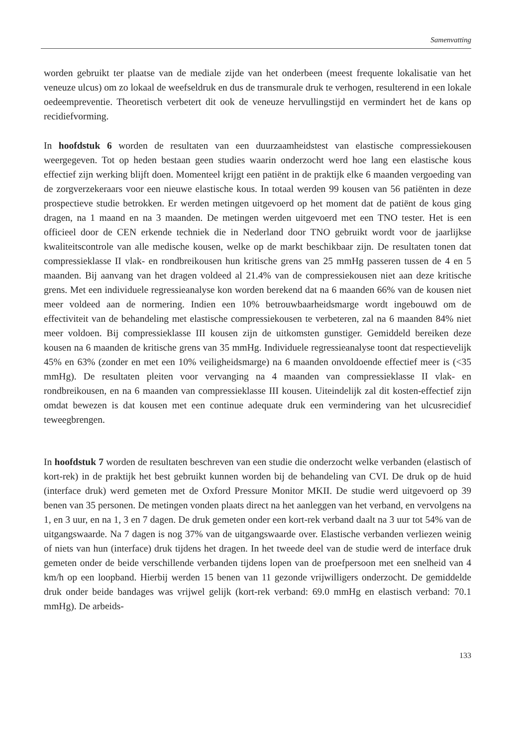Samenvatting
worden gebruikt ter plaatse van de mediale zijde van het onderbeen (meest frequente lokalisatie van het veneuze ulcus) om zo lokaal de weefseldruk en dus de transmurale druk te verhogen, resulterend in een lokale oedeempreventie. Theoretisch verbetert dit ook de veneuze hervullingstijd en vermindert het de kans op recidiefvorming.
In hoofdstuk 6 worden de resultaten van een duurzaamheidstest van elastische compressiekousen weergegeven. Tot op heden bestaan geen studies waarin onderzocht werd hoe lang een elastische kous effectief zijn werking blijft doen. Momenteel krijgt een patiënt in de praktijk elke 6 maanden vergoeding van de zorgverzekeraars voor een nieuwe elastische kous. In totaal werden 99 kousen van 56 patiënten in deze prospectieve studie betrokken. Er werden metingen uitgevoerd op het moment dat de patiënt de kous ging dragen, na 1 maand en na 3 maanden. De metingen werden uitgevoerd met een TNO tester. Het is een officieel door de CEN erkende techniek die in Nederland door TNO gebruikt wordt voor de jaarlijkse kwaliteitscontrole van alle medische kousen, welke op de markt beschikbaar zijn. De resultaten tonen dat compressieklasse II vlak- en rondbreikousen hun kritische grens van 25 mmHg passeren tussen de 4 en 5 maanden. Bij aanvang van het dragen voldeed al 21.4% van de compressiekousen niet aan deze kritische grens. Met een individuele regressieanalyse kon worden berekend dat na 6 maanden 66% van de kousen niet meer voldeed aan de normering. Indien een 10% betrouwbaarheidsmarge wordt ingebouwd om de effectiviteit van de behandeling met elastische compressiekousen te verbeteren, zal na 6 maanden 84% niet meer voldoen. Bij compressieklasse III kousen zijn de uitkomsten gunstiger. Gemiddeld bereiken deze kousen na 6 maanden de kritische grens van 35 mmHg. Individuele regressieanalyse toont dat respectievelijk 45% en 63% (zonder en met een 10% veiligheidsmarge) na 6 maanden onvoldoende effectief meer is (<35 mmHg). De resultaten pleiten voor vervanging na 4 maanden van compressieklasse II vlak- en rondbreikousen, en na 6 maanden van compressieklasse III kousen. Uiteindelijk zal dit kosten-effectief zijn omdat bewezen is dat kousen met een continue adequate druk een vermindering van het ulcusrecidief teweegbrengen.
In hoofdstuk 7 worden de resultaten beschreven van een studie die onderzocht welke verbanden (elastisch of kort-rek) in de praktijk het best gebruikt kunnen worden bij de behandeling van CVI. De druk op de huid (interface druk) werd gemeten met de Oxford Pressure Monitor MKII. De studie werd uitgevoerd op 39 benen van 35 personen. De metingen vonden plaats direct na het aanleggen van het verband, en vervolgens na 1, en 3 uur, en na 1, 3 en 7 dagen. De druk gemeten onder een kort-rek verband daalt na 3 uur tot 54% van de uitgangswaarde. Na 7 dagen is nog 37% van de uitgangswaarde over. Elastische verbanden verliezen weinig of niets van hun (interface) druk tijdens het dragen. In het tweede deel van de studie werd de interface druk gemeten onder de beide verschillende verbanden tijdens lopen van de proefpersoon met een snelheid van 4 km/h op een loopband. Hierbij werden 15 benen van 11 gezonde vrijwilligers onderzocht. De gemiddelde druk onder beide bandages was vrijwel gelijk (kort-rek verband: 69.0 mmHg en elastisch verband: 70.1 mmHg). De arbeids-
133